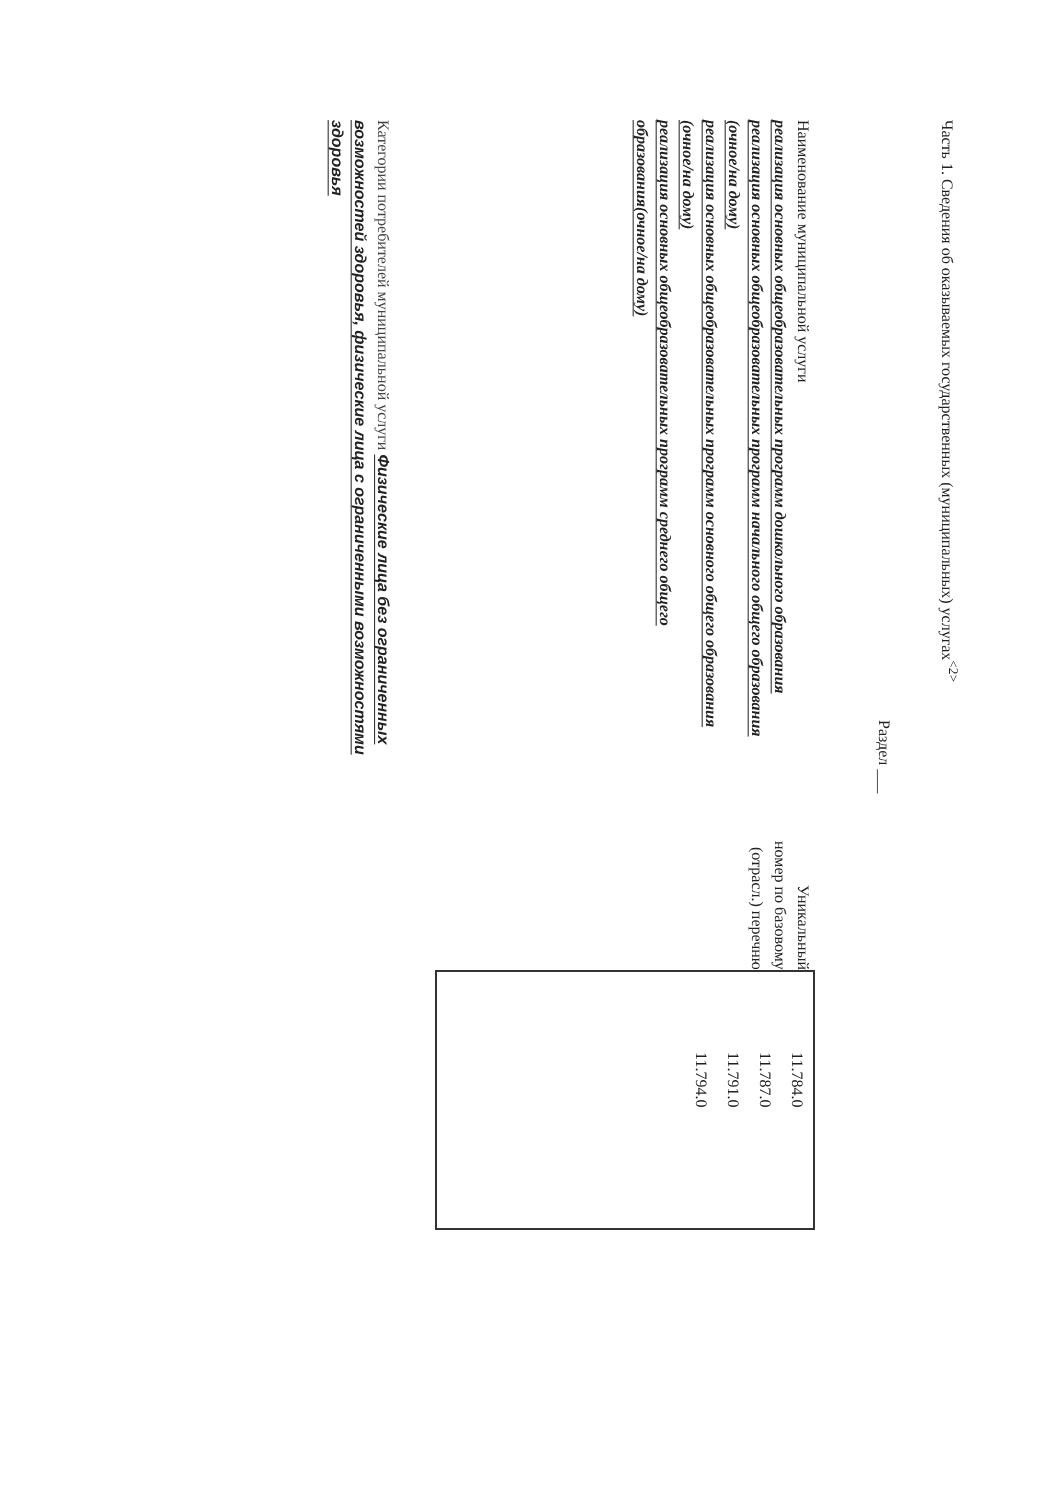Часть 1. Сведения об оказываемых государственных (муниципальных) услугах<sup><2></sup>
Раздел ___
Наименование муниципальной услуги
реализация основных общеобразовательных программ дошкольного образования
реализация основных общеобразовательных программ начального общего образования (очное/на дому)
реализация основных общеобразовательных программ основного общего образования (очное/на дому)
реализация основных общеобразовательных программ среднего общего образования(очное/на дому)
Уникальный номер по базовому (отрасл.) перечню
11.784.0
11.787.0
11.791.0
11.794.0
Категории потребителей муниципальной услуги Физические лица без ограниченных возможностей здоровья, физические лица с ограниченными возможностями здоровья